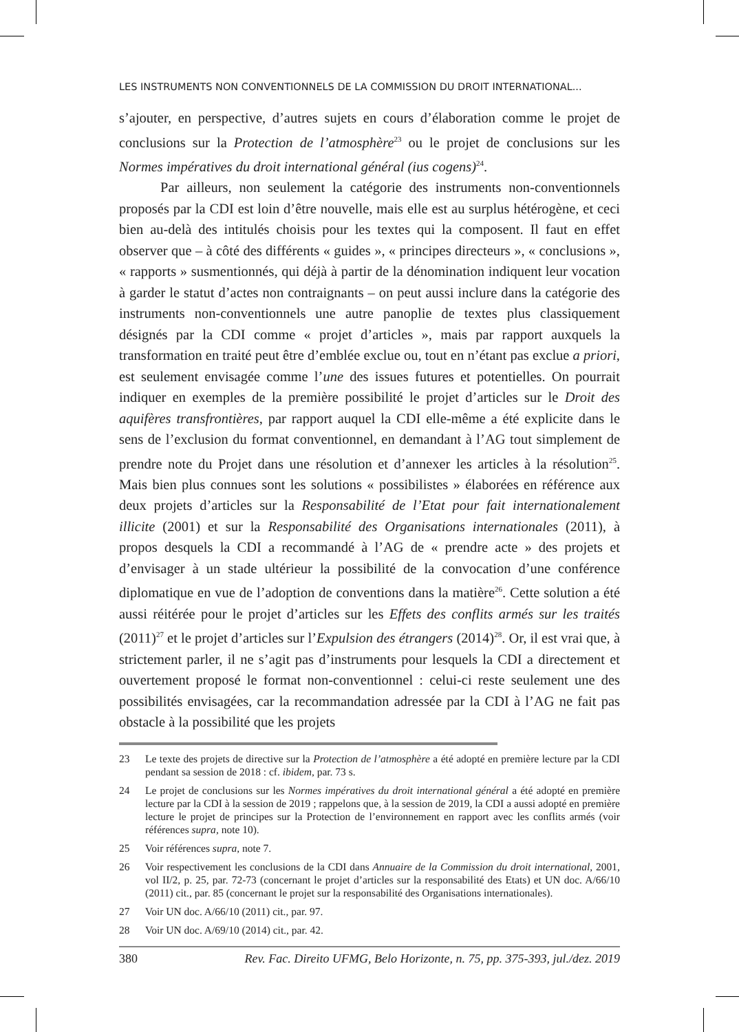LES INSTRUMENTS NON CONVENTIONNELS DE LA COMMISSION DU DROIT INTERNATIONAL...
s’ajouter, en perspective, d’autres sujets en cours d’élaboration comme le projet de conclusions sur la Protection de l’atmosphère<sup>23</sup> ou le projet de conclusions sur les Normes impératives du droit international général (ius cogens)<sup>24</sup>.
Par ailleurs, non seulement la catégorie des instruments non-conventionnels proposés par la CDI est loin d’être nouvelle, mais elle est au surplus hétérogène, et ceci bien au-delà des intitulés choisis pour les textes qui la composent. Il faut en effet observer que – à côté des différents « guides », « principes directeurs », « conclusions », « rapports » susmentionnés, qui déjà à partir de la dénomination indiquent leur vocation à garder le statut d’actes non contraignants – on peut aussi inclure dans la catégorie des instruments non-conventionnels une autre panoplie de textes plus classiquement désignés par la CDI comme « projet d’articles », mais par rapport auxquels la transformation en traité peut être d’emblée exclue ou, tout en n’étant pas exclue a priori, est seulement envisagée comme l’une des issues futures et potentielles. On pourrait indiquer en exemples de la première possibilité le projet d’articles sur le Droit des aquifères transfrontières, par rapport auquel la CDI elle-même a été explicite dans le sens de l’exclusion du format conventionnel, en demandant à l’AG tout simplement de prendre note du Projet dans une résolution et d’annexer les articles à la résolution<sup>25</sup>. Mais bien plus connues sont les solutions « possibilistes » élaborées en référence aux deux projets d’articles sur la Responsabilité de l’Etat pour fait internationalement illicite (2001) et sur la Responsabilité des Organisations internationales (2011), à propos desquels la CDI a recommandé à l’AG de « prendre acte » des projets et d’envisager à un stade ultérieur la possibilité de la convocation d’une conférence diplomatique en vue de l’adoption de conventions dans la matière<sup>26</sup>. Cette solution a été aussi réitérée pour le projet d’articles sur les Effets des conflits armés sur les traités (2011)<sup>27</sup> et le projet d’articles sur l’Expulsion des étrangers (2014)<sup>28</sup>. Or, il est vrai que, à strictement parler, il ne s’agit pas d’instruments pour lesquels la CDI a directement et ouvertement proposé le format non-conventionnel : celui-ci reste seulement une des possibilités envisagées, car la recommandation adressée par la CDI à l’AG ne fait pas obstacle à la possibilité que les projets
23 Le texte des projets de directive sur la Protection de l’atmosphère a été adopté en première lecture par la CDI pendant sa session de 2018 : cf. ibidem, par. 73 s.
24 Le projet de conclusions sur les Normes impératives du droit international général a été adopté en première lecture par la CDI à la session de 2019 ; rappelons que, à la session de 2019, la CDI a aussi adopté en première lecture le projet de principes sur la Protection de l’environnement en rapport avec les conflits armés (voir références supra, note 10).
25 Voir références supra, note 7.
26 Voir respectivement les conclusions de la CDI dans Annuaire de la Commission du droit international, 2001, vol II/2, p. 25, par. 72-73 (concernant le projet d’articles sur la responsabilité des Etats) et UN doc. A/66/10 (2011) cit., par. 85 (concernant le projet sur la responsabilité des Organisations internationales).
27 Voir UN doc. A/66/10 (2011) cit., par. 97.
28 Voir UN doc. A/69/10 (2014) cit., par. 42.
380 Rev. Fac. Direito UFMG, Belo Horizonte, n. 75, pp. 375-393, jul./dez. 2019